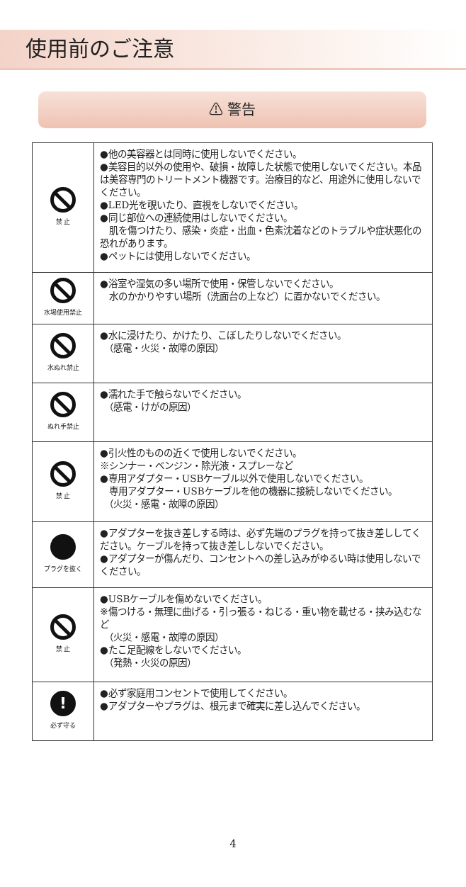使用前のご注意
⚠ 警告
| 禁 止 | ●他の美容器とは同時に使用しないでください。 ●美容目的以外の使用や、破損・故障した状態で使用しないでください。本品は美容専門のトリートメント機器です。治療目的など、用途外に使用しないでください。 ●LED光を覗いたり、直視をしないでください。 ●同じ部位への連続使用はしないでください。 肌を傷つけたり、感染・炎症・出血・色素沈着などのトラブルや症状悪化の恐れがあります。 ●ペットには使用しないでください。 |
| 水場使用禁止 | ●浴室や湿気の多い場所で使用・保管しないでください。 水のかかりやすい場所（洗面台の上など）に置かないでください。 |
| 水ぬれ禁止 | ●水に浸けたり、かけたり、こぼしたりしないでください。 （感電・火災・故障の原因） |
| ぬれ手禁止 | ●濡れた手で触らないでください。 （感電・けがの原因） |
| 禁 止 | ●引火性のものの近くで使用しないでください。 ※シンナー・ベンジン・除光液・スプレーなど ●専用アダプター・USBケーブル以外で使用しないでください。 専用アダプター・USBケーブルを他の機器に接続しないでください。 （火災・感電・故障の原因） |
| プラグを抜く | ●アダプターを抜き差しする時は、必ず先端のプラグを持って抜き差ししてください。ケーブルを持って抜き差ししないでください。 ●アダプターが傷んだり、コンセントへの差し込みがゆるい時は使用しないでください。 |
| 禁 止 | ●USBケーブルを傷めないでください。 ※傷つける・無理に曲げる・引っ張る・ねじる・重い物を載せる・挟み込むなど （火災・感電・故障の原因） ●たこ足配線をしないでください。 （発熱・火災の原因） |
| ! 必ず守る | ●必ず家庭用コンセントで使用してください。 ●アダプターやプラグは、根元まで確実に差し込んでください。 |
4